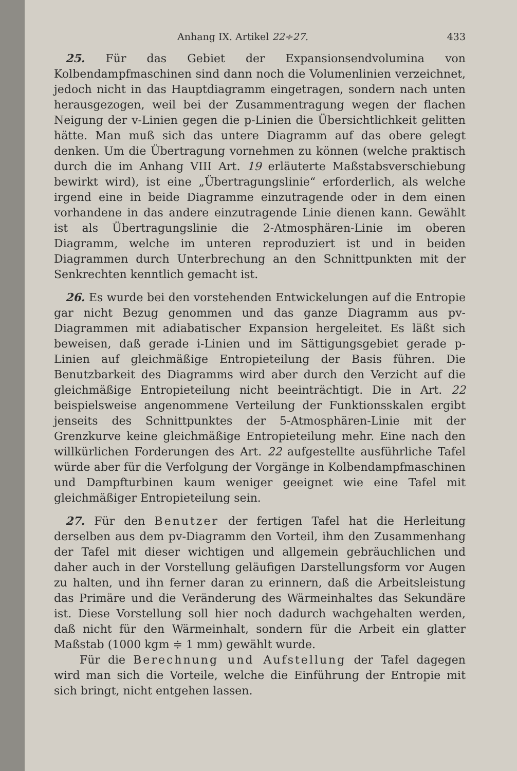Anhang IX. Artikel 22÷27. 433
 25. Für das Gebiet der Expansionsendvolumina von Kolbendampfmaschinen sind dann noch die Volumenlinien verzeichnet, jedoch nicht in das Hauptdiagramm eingetragen, sondern nach unten herausgezogen, weil bei der Zusammentragung wegen der flachen Neigung der v-Linien gegen die p-Linien die Übersichtlichkeit gelitten hätte. Man muß sich das untere Diagramm auf das obere gelegt denken. Um die Übertragung vornehmen zu können (welche praktisch durch die im Anhang VIII Art. 19 erläuterte Maßstabsverschiebung bewirkt wird), ist eine „Übertragungslinie“ erforderlich, als welche irgend eine in beide Diagramme einzutragende oder in dem einen vorhandene in das andere einzutragende Linie dienen kann. Gewählt ist als Übertragungslinie die 2-Atmosphären-Linie im oberen Diagramm, welche im unteren reproduziert ist und in beiden Diagrammen durch Unterbrechung an den Schnittpunkten mit der Senkrechten kenntlich gemacht ist.
 26. Es wurde bei den vorstehenden Entwickelungen auf die Entropie gar nicht Bezug genommen und das ganze Diagramm aus pv-Diagrammen mit adiabatischer Expansion hergeleitet. Es läßt sich beweisen, daß gerade i-Linien und im Sättigungsgebiet gerade p-Linien auf gleichmäßige Entropieteilung der Basis führen. Die Benutzbarkeit des Diagramms wird aber durch den Verzicht auf die gleichmäßige Entropieteilung nicht beeinträchtigt. Die in Art. 22 beispielsweise angenommene Verteilung der Funktionsskalen ergibt jenseits des Schnittpunktes der 5-Atmosphären-Linie mit der Grenzkurve keine gleichmäßige Entropieteilung mehr. Eine nach den willkürlichen Forderungen des Art. 22 aufgestellte ausführliche Tafel würde aber für die Verfolgung der Vorgänge in Kolbendampfmaschinen und Dampfturbinen kaum weniger geeignet wie eine Tafel mit gleichmäßiger Entropieteilung sein.
 27. Für den Benutzer der fertigen Tafel hat die Herleitung derselben aus dem pv-Diagramm den Vorteil, ihm den Zusammenhang der Tafel mit dieser wichtigen und allgemein gebräuchlichen und daher auch in der Vorstellung geläufigen Darstellungsform vor Augen zu halten, und ihn ferner daran zu erinnern, daß die Arbeitsleistung das Primäre und die Veränderung des Wärmeinhaltes das Sekundäre ist. Diese Vorstellung soll hier noch dadurch wachgehalten werden, daß nicht für den Wärmeinhalt, sondern für die Arbeit ein glatter Maßstab (1000 kgm ≑ 1 mm) gewählt wurde.
Für die Berechnung und Aufstellung der Tafel dagegen wird man sich die Vorteile, welche die Einführung der Entropie mit sich bringt, nicht entgehen lassen.